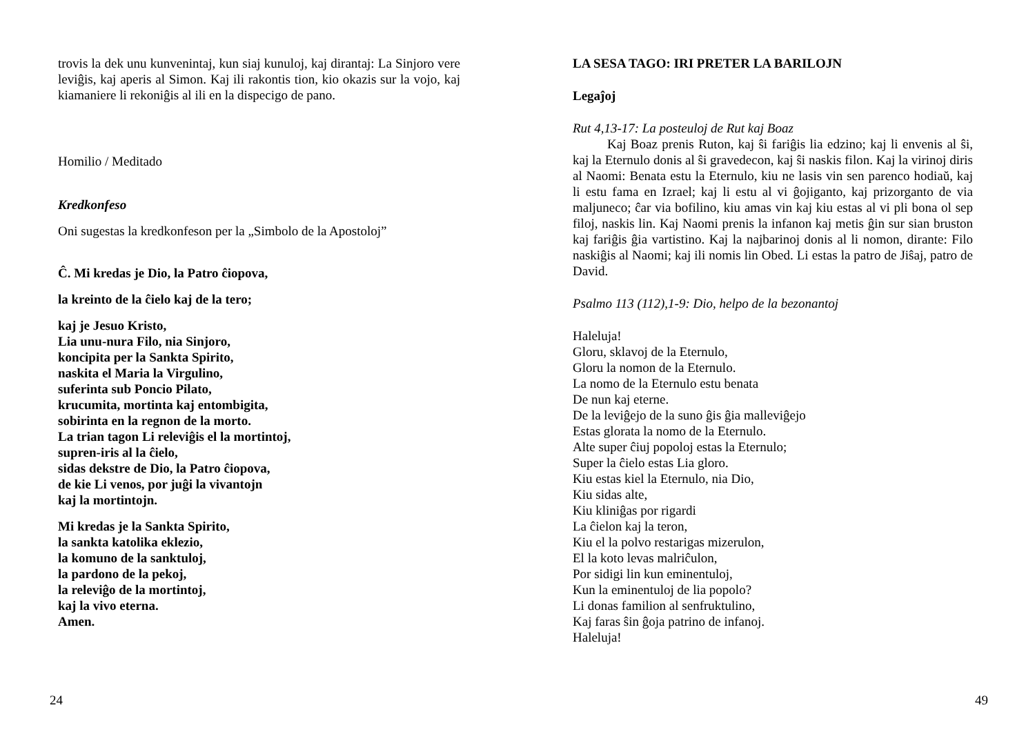trovis la dek unu kunvenintaj, kun siaj kunuloj, kaj dirantaj: La Sinjoro vere leviĝis, kaj aperis al Simon. Kaj ili rakontis tion, kio okazis sur la vojo, kaj kiamaniere li rekoniĝis al ili en la dispecigo de pano.
Homilio / Meditado
Kredkonfeso
Oni sugestas la kredkonfeson per la „Simbolo de la Apostoloj”
Ĉ. Mi kredas je Dio, la Patro ĉiopova,
la kreinto de la ĉielo kaj de la tero;
kaj je Jesuo Kristo,
Lia unu-nura Filo, nia Sinjoro,
koncipita per la Sankta Spirito,
naskita el Maria la Virgulino,
suferinta sub Poncio Pilato,
krucumita, mortinta kaj entombigita,
sobirinta en la regnon de la morto.
La trian tagon Li releviĝis el la mortintoj,
supren-iris al la ĉielo,
sidas dekstre de Dio, la Patro ĉiopova,
de kie Li venos, por juĝi la vivantojn
kaj la mortintojn.
Mi kredas je la Sankta Spirito,
la sankta katolika eklezio,
la komuno de la sanktuloj,
la pardono de la pekoj,
la releviĝo de la mortintoj,
kaj la vivo eterna.
Amen.
24
LA SESA TAGO: IRI PRETER LA BARILOJN
Legaĵoj
Rut 4,13-17: La posteuloj de Rut kaj Boaz
Kaj Boaz prenis Ruton, kaj ŝi fariĝis lia edzino; kaj li envenis al ŝi, kaj la Eternulo donis al ŝi gravedecon, kaj ŝi naskis filon. Kaj la virinoj diris al Naomi: Benata estu la Eternulo, kiu ne lasis vin sen parenco hodiaŭ, kaj li estu fama en Izrael; kaj li estu al vi ĝojiganto, kaj prizorganto de via maljuneco; ĉar via bofilino, kiu amas vin kaj kiu estas al vi pli bona ol sep filoj, naskis lin. Kaj Naomi prenis la infanon kaj metis ĝin sur sian bruston kaj fariĝis ĝia vartistino. Kaj la najbarinoj donis al li nomon, dirante: Filo naskiĝis al Naomi; kaj ili nomis lin Obed. Li estas la patro de Jiŝaj, patro de David.
Psalmo 113 (112),1-9: Dio, helpo de la bezonantoj
Haleluja!
Gloru, sklavoj de la Eternulo,
Gloru la nomon de la Eternulo.
La nomo de la Eternulo estu benata
De nun kaj eterne.
De la leviĝejo de la suno ĝis ĝia malleviĝejo
Estas glorata la nomo de la Eternulo.
Alte super ĉiuj popoloj estas la Eternulo;
Super la ĉielo estas Lia gloro.
Kiu estas kiel la Eternulo, nia Dio,
Kiu sidas alte,
Kiu kliniĝas por rigardi
La ĉielon kaj la teron,
Kiu el la polvo restarigas mizerulon,
El la koto levas malriĉulon,
Por sidigi lin kun eminentuloj,
Kun la eminentuloj de lia popolo?
Li donas familion al senfruktulino,
Kaj faras ŝin ĝoja patrino de infanoj.
Haleluja!
49